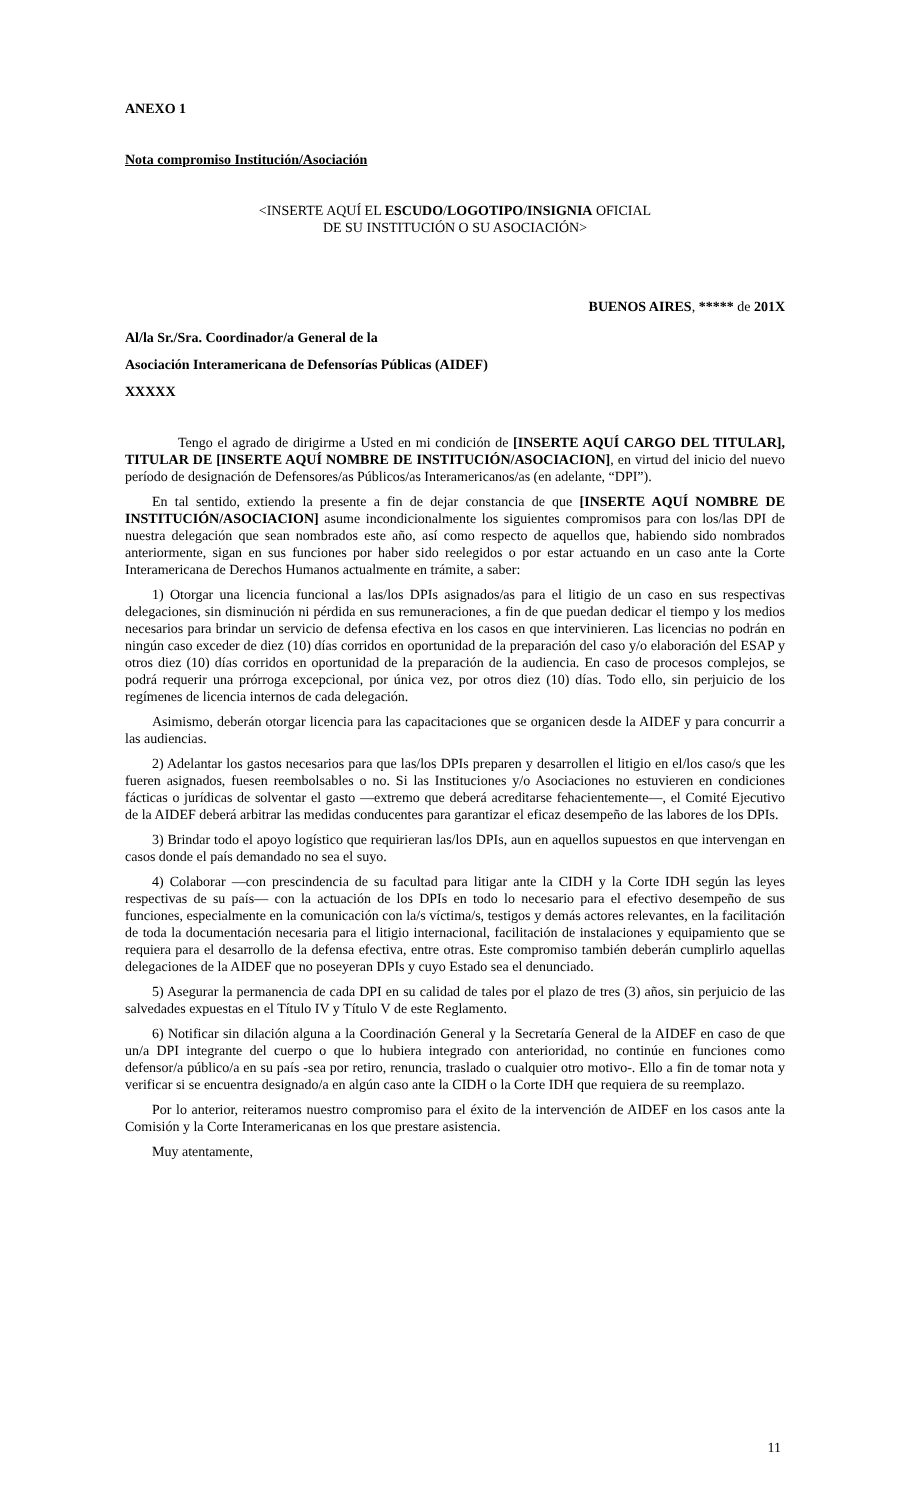ANEXO 1
Nota compromiso Institución/Asociación
<INSERTE AQUÍ EL ESCUDO/LOGOTIPO/INSIGNIA OFICIAL
DE SU INSTITUCIÓN O SU ASOCIACIÓN>
BUENOS AIRES, ***** de 201X
Al/la Sr./Sra. Coordinador/a General de la
Asociación Interamericana de Defensorías Públicas (AIDEF)
XXXXX
Tengo el agrado de dirigirme a Usted en mi condición de [INSERTE AQUÍ CARGO DEL TITULAR], TITULAR DE [INSERTE AQUÍ NOMBRE DE INSTITUCIÓN/ASOCIACION], en virtud del inicio del nuevo período de designación de Defensores/as Públicos/as Interamericanos/as (en adelante, “DPI”).
En tal sentido, extiendo la presente a fin de dejar constancia de que [INSERTE AQUÍ NOMBRE DE INSTITUCIÓN/ASOCIACION] asume incondicionalmente los siguientes compromisos para con los/las DPI de nuestra delegación que sean nombrados este año, así como respecto de aquellos que, habiendo sido nombrados anteriormente, sigan en sus funciones por haber sido reelegidos o por estar actuando en un caso ante la Corte Interamericana de Derechos Humanos actualmente en trámite, a saber:
1) Otorgar una licencia funcional a las/los DPIs asignados/as para el litigio de un caso en sus respectivas delegaciones, sin disminución ni pérdida en sus remuneraciones, a fin de que puedan dedicar el tiempo y los medios necesarios para brindar un servicio de defensa efectiva en los casos en que intervinieren. Las licencias no podrán en ningún caso exceder de diez (10) días corridos en oportunidad de la preparación del caso y/o elaboración del ESAP y otros diez (10) días corridos en oportunidad de la preparación de la audiencia. En caso de procesos complejos, se podrá requerir una prórroga excepcional, por única vez, por otros diez (10) días. Todo ello, sin perjuicio de los regímenes de licencia internos de cada delegación.
Asimismo, deberán otorgar licencia para las capacitaciones que se organicen desde la AIDEF y para concurrir a las audiencias.
2) Adelantar los gastos necesarios para que las/los DPIs preparen y desarrollen el litigio en el/los caso/s que les fueren asignados, fuesen reembolsables o no. Si las Instituciones y/o Asociaciones no estuvieren en condiciones fácticas o jurídicas de solventar el gasto —extremo que deberá acreditarse fehacientemente—, el Comité Ejecutivo de la AIDEF deberá arbitrar las medidas conducentes para garantizar el eficaz desempeño de las labores de los DPIs.
3) Brindar todo el apoyo logístico que requirieran las/los DPIs, aun en aquellos supuestos en que intervengan en casos donde el país demandado no sea el suyo.
4) Colaborar —con prescindencia de su facultad para litigar ante la CIDH y la Corte IDH según las leyes respectivas de su país— con la actuación de los DPIs en todo lo necesario para el efectivo desempeño de sus funciones, especialmente en la comunicación con la/s víctima/s, testigos y demás actores relevantes, en la facilitación de toda la documentación necesaria para el litigio internacional, facilitación de instalaciones y equipamiento que se requiera para el desarrollo de la defensa efectiva, entre otras. Este compromiso también deberán cumplirlo aquellas delegaciones de la AIDEF que no poseyeran DPIs y cuyo Estado sea el denunciado.
5) Asegurar la permanencia de cada DPI en su calidad de tales por el plazo de tres (3) años, sin perjuicio de las salvedades expuestas en el Título IV y Título V de este Reglamento.
6) Notificar sin dilación alguna a la Coordinación General y la Secretaría General de la AIDEF en caso de que un/a DPI integrante del cuerpo o que lo hubiera integrado con anterioridad, no continúe en funciones como defensor/a público/a en su país -sea por retiro, renuncia, traslado o cualquier otro motivo-. Ello a fin de tomar nota y verificar si se encuentra designado/a en algún caso ante la CIDH o la Corte IDH que requiera de su reemplazo.
Por lo anterior, reiteramos nuestro compromiso para el éxito de la intervención de AIDEF en los casos ante la Comisión y la Corte Interamericanas en los que prestare asistencia.
Muy atentamente,
11